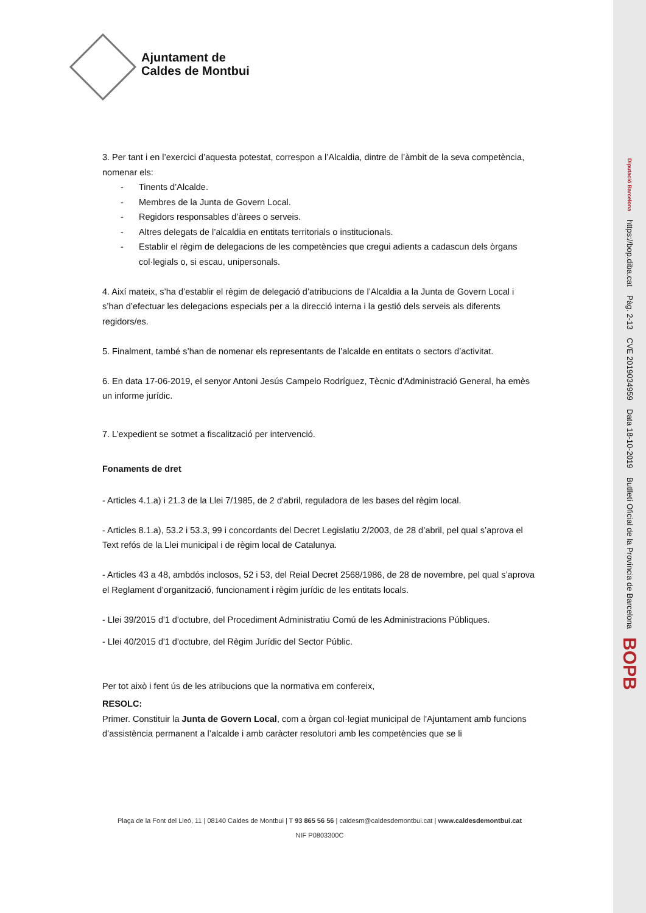Ajuntament de
Caldes de Montbui
3. Per tant i en l’exercici d’aquesta potestat, correspon a l’Alcaldia, dintre de l’àmbit de la seva competència, nomenar els:
- Tinents d’Alcalde.
- Membres de la Junta de Govern Local.
- Regidors responsables d’àrees o serveis.
- Altres delegats de l’alcaldia en entitats territorials o institucionals.
- Establir el règim de delegacions de les competències que cregui adients a cadascun dels òrgans col·legials o, si escau, unipersonals.
4. Així mateix, s’ha d’establir el règim de delegació d’atribucions de l’Alcaldia a la Junta de Govern Local i s’han d’efectuar les delegacions especials per a la direcció interna i la gestió dels serveis als diferents regidors/es.
5. Finalment, també s’han de nomenar els representants de l’alcalde en entitats o sectors d’activitat.
6. En data 17-06-2019, el senyor Antoni Jesús Campelo Rodríguez, Tècnic d'Administració General, ha emès un informe jurídic.
7. L’expedient se sotmet a fiscalització per intervenció.
Fonaments de dret
- Articles 4.1.a) i 21.3 de la Llei 7/1985, de 2 d'abril, reguladora de les bases del règim local.
- Articles 8.1.a), 53.2 i 53.3, 99 i concordants del Decret Legislatiu 2/2003, de 28 d’abril, pel qual s’aprova el Text refós de la Llei municipal i de règim local de Catalunya.
- Articles 43 a 48, ambdós inclosos, 52 i 53, del Reial Decret 2568/1986, de 28 de novembre, pel qual s’aprova el Reglament d’organització, funcionament i règim jurídic de les entitats locals.
- Llei 39/2015 d'1 d'octubre, del Procediment Administratiu Comú de les Administracions Públiques.
- Llei 40/2015 d'1 d'octubre, del Règim Jurídic del Sector Públic.
Per tot això i fent ús de les atribucions que la normativa em confereix,
RESOLC:
Primer. Constituir la Junta de Govern Local, com a òrgan col·legiat municipal de l'Ajuntament amb funcions d’assistència permanent a l’alcalde i amb caràcter resolutori amb les competències que se li
Plaça de la Font del Lleó, 11 | 08140 Caldes de Montbui | T 93 865 56 56 | caldesm@caldesdemontbui.cat | www.caldesdemontbui.cat
NIF P0803300C
Diputació Barcelona
https://bop.diba.cat
Pàg. 2-13
CVE 2019034959
Data 18-10-2019
Butlletí Oficial de la Província de Barcelona
BOPB